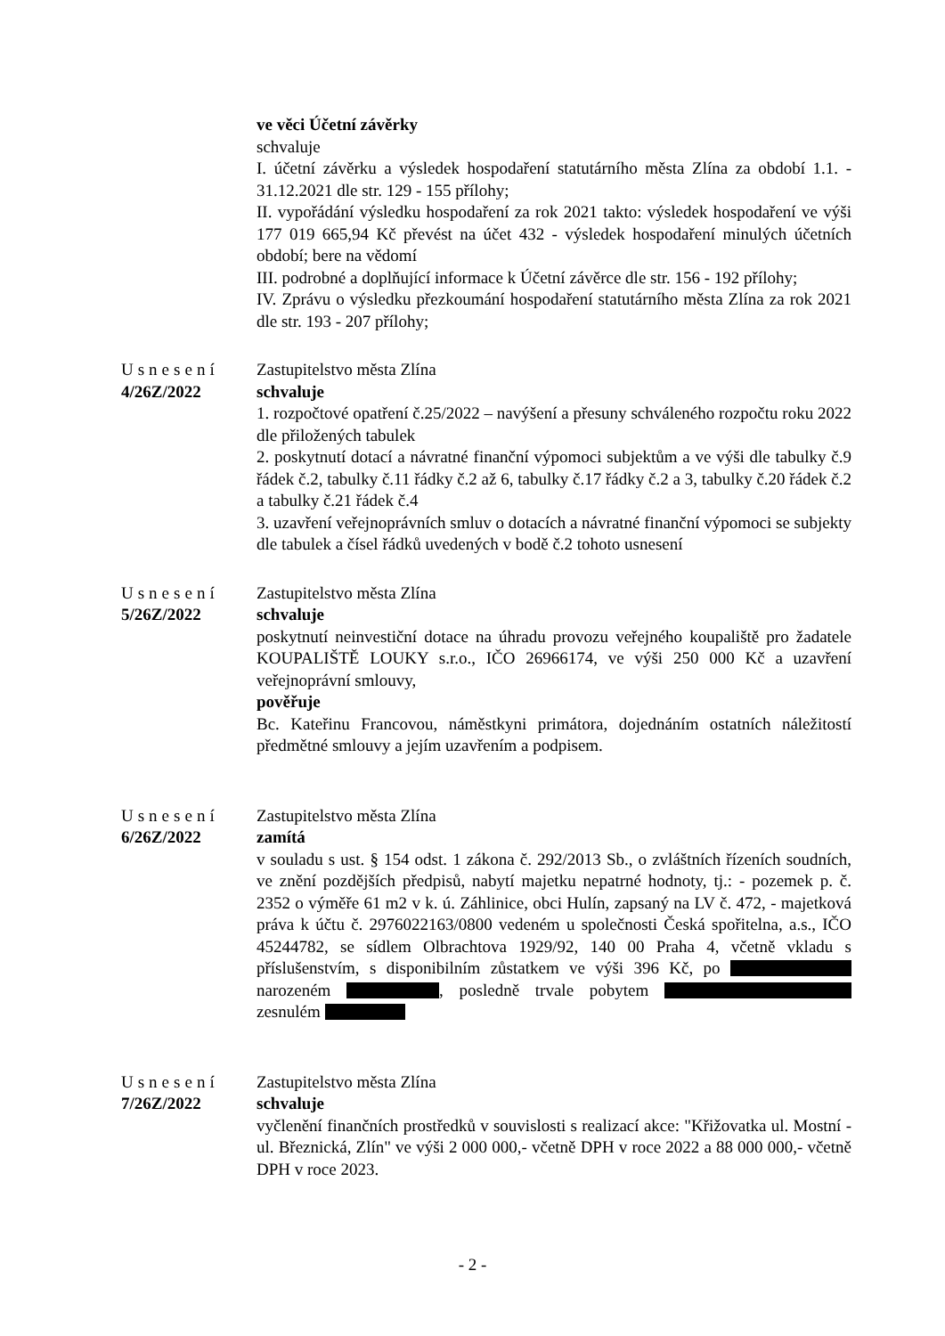ve věci Účetní závěrky
schvaluje
I. účetní závěrku a výsledek hospodaření statutárního města Zlína za období 1.1. - 31.12.2021 dle str. 129 - 155 přílohy;
II. vypořádání výsledku hospodaření za rok 2021 takto: výsledek hospodaření ve výši 177 019 665,94 Kč převést na účet 432 - výsledek hospodaření minulých účetních období; bere na vědomí
III. podrobné a doplňující informace k Účetní závěrce dle str. 156 - 192 přílohy;
IV. Zprávu o výsledku přezkoumání hospodaření statutárního města Zlína za rok 2021 dle str. 193 - 207 přílohy;
Usnesení
4/26Z/2022
Zastupitelstvo města Zlína
schvaluje
1. rozpočtové opatření č.25/2022 – navýšení a přesuny schváleného rozpočtu roku 2022 dle přiložených tabulek
2. poskytnutí dotací a návratné finanční výpomoci subjektům a ve výši dle tabulky č.9 řádek č.2, tabulky č.11 řádky č.2 až 6, tabulky č.17 řádky č.2 a 3, tabulky č.20 řádek č.2 a tabulky č.21 řádek č.4
3. uzavření veřejnoprávních smluv o dotacích a návratné finanční výpomoci se subjekty dle tabulek a čísel řádků uvedených v bodě č.2 tohoto usnesení
Usnesení
5/26Z/2022
Zastupitelstvo města Zlína
schvaluje
poskytnutí neinvestiční dotace na úhradu provozu veřejného koupaliště pro žadatele KOUPALIŠTĚ LOUKY s.r.o., IČO 26966174, ve výši 250 000 Kč a uzavření veřejnoprávní smlouvy,
pověřuje
Bc. Kateřinu Francovou, náměstkyni primátora, dojednáním ostatních náležitostí předmětné smlouvy a jejím uzavřením a podpisem.
Usnesení
6/26Z/2022
Zastupitelstvo města Zlína
zamítá
v souladu s ust. § 154 odst. 1 zákona č. 292/2013 Sb., o zvláštních řízeních soudních, ve znění pozdějších předpisů, nabytí majetku nepatrné hodnoty, tj.: - pozemek p. č. 2352 o výměře 61 m2 v k. ú. Záhlinice, obci Hulín, zapsaný na LV č. 472, - majetková práva k účtu č. 2976022163/0800 vedeném u společnosti Česká spořitelna, a.s., IČO 45244782, se sídlem Olbrachtova 1929/92, 140 00 Praha 4, včetně vkladu s příslušenstvím, s disponibilním zůstatkem ve výši 396 Kč, po narozeném , posledně trvale pobytem zesnulém
Usnesení
7/26Z/2022
Zastupitelstvo města Zlína
schvaluje
vyčlenění finančních prostředků v souvislosti s realizací akce: "Křižovatka ul. Mostní - ul. Březnická, Zlín" ve výši 2 000 000,- včetně DPH v roce 2022 a 88 000 000,- včetně DPH v roce 2023.
- 2 -